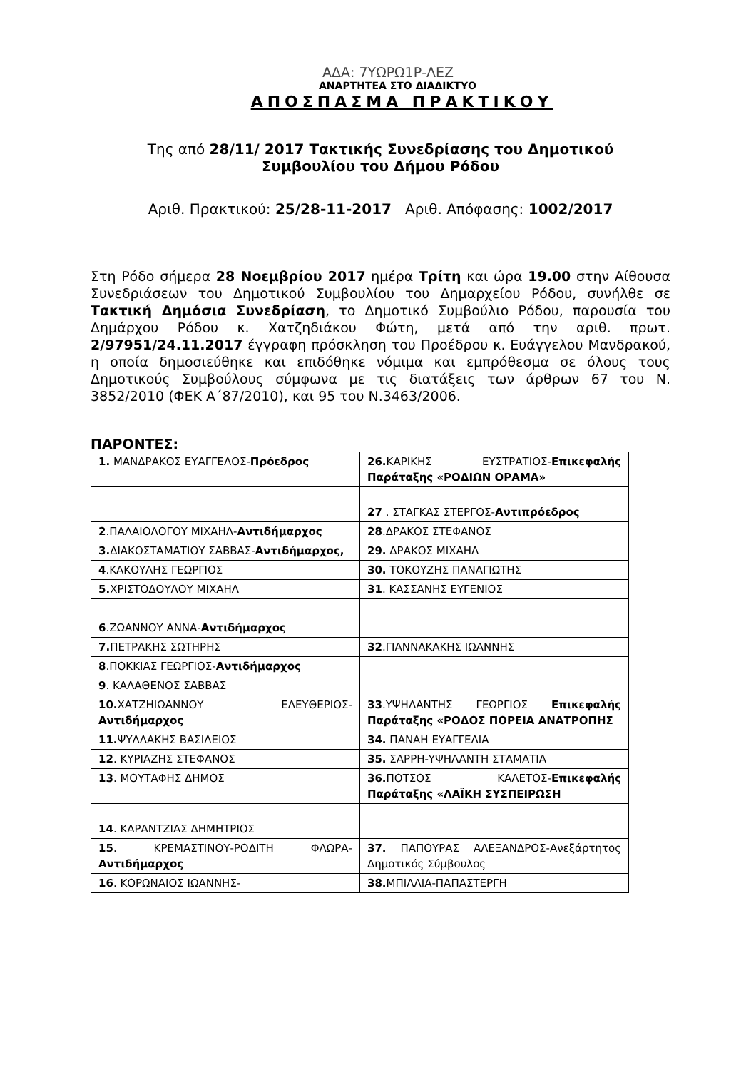ΑΔΑ: 7ΥΩΡΩ1Ρ-ΛΕΖ
ΑΝΑΡΤΗΤΕΑ ΣΤΟ ΔΙΑΔΙΚΤΥΟ
ΑΠΟΣΠΑΣΜΑ ΠΡΑΚΤΙΚΟΥ
Της από 28/11/ 2017 Τακτικής Συνεδρίασης του Δημοτικού
Συμβουλίου του Δήμου Ρόδου
Αριθ. Πρακτικού: 25/28-11-2017 Αριθ. Απόφασης: 1002/2017
Στη Ρόδο σήμερα 28 Νοεμβρίου 2017 ημέρα Τρίτη και ώρα 19.00 στην Αίθουσα Συνεδριάσεων του Δημοτικού Συμβουλίου του Δημαρχείου Ρόδου, συνήλθε σε Τακτική Δημόσια Συνεδρίαση, το Δημοτικό Συμβούλιο Ρόδου, παρουσία του Δημάρχου Ρόδου κ. Χατζηδιάκου Φώτη, μετά από την αριθ. πρωτ. 2/97951/24.11.2017 έγγραφη πρόσκληση του Προέδρου κ. Ευάγγελου Μανδρακού, η οποία δημοσιεύθηκε και επιδόθηκε νόμιμα και εμπρόθεσμα σε όλους τους Δημοτικούς Συμβούλους σύμφωνα με τις διατάξεις των άρθρων 67 του Ν. 3852/2010 (ΦΕΚ Α΄87/2010), και 95 του Ν.3463/2006.
ΠΑΡΟΝΤΕΣ:
| 1. ΜΑΝΔΡΑΚΟΣ ΕΥΑΓΓΕΛΟΣ- Πρόεδρος | 26. ΚΑΡΙΚΗΣ ΕΥΣΤΡΑΤΙΟΣ- Επικεφαλής Παράταξης «ΡΟΔΙΩΝ ΟΡΑΜΑ» |
| | 27 . ΣΤΑΓΚΑΣ ΣΤΕΡΓΟΣ- Αντιπρόεδρος |
| 2 .ΠΑΛΑΙΟΛΟΓΟΥ ΜΙΧΑΗΛ- Αντιδήμαρχος | 28 .ΔΡΑΚΟΣ ΣΤΕΦΑΝΟΣ |
| 3. ΔΙΑΚΟΣΤΑΜΑΤΙΟΥ ΣΑΒΒΑΣ- Αντιδήμαρχος, | 29. ΔΡΑΚΟΣ ΜΙΧΑΗΛ |
| 4 .ΚΑΚΟΥΛΗΣ ΓΕΩΡΓΙΟΣ | 30. ΤΟΚΟΥΖΗΣ ΠΑΝΑΓΙΩΤΗΣ |
| 5. ΧΡΙΣΤΟΔΟΥΛΟΥ ΜΙΧΑΗΛ | 31 . ΚΑΣΣΑΝΗΣ ΕΥΓΕΝΙΟΣ |
| 6 .ΖΩΑΝΝΟΥ ΑΝΝΑ- Αντιδήμαρχος | |
| 7. ΠΕΤΡΑΚΗΣ ΣΩΤΗΡΗΣ | 32 .ΓΙΑΝΝΑΚΑΚΗΣ ΙΩΑΝΝΗΣ |
| 8 .ΠΟΚΚΙΑΣ ΓΕΩΡΓΙΟΣ- Αντιδήμαρχος | |
| 9 . ΚΑΛΑΘΕΝΟΣ ΣΑΒΒΑΣ | |
| 10. ΧΑΤΖΗΙΩΑΝΝΟΥ ΕΛΕΥΘΕΡΙΟΣ- Αντιδήμαρχος | 33 .ΥΨΗΛΑΝΤΗΣ ΓΕΩΡΓΙΟΣ Επικεφαλής Παράταξης «ΡΟΔΟΣ ΠΟΡΕΙΑ ΑΝΑΤΡΟΠΗΣ |
| 11. ΨΥΛΛΑΚΗΣ ΒΑΣΙΛΕΙΟΣ | 34. ΠΑΝΑΗ ΕΥΑΓΓΕΛΙΑ |
| 12 . ΚΥΡΙΑΖΗΣ ΣΤΕΦΑΝΟΣ | 35. ΣΑΡΡΗ-ΥΨΗΛΑΝΤΗ ΣΤΑΜΑΤΙΑ |
| 13 . ΜΟΥΤΑΦΗΣ ΔΗΜΟΣ | 36. ΠΟΤΣΟΣ ΚΑΛΕΤΟΣ- Επικεφαλής Παράταξης «ΛΑΪΚΗ ΣΥΣΠΕΙΡΩΣΗ |
| 14 . ΚΑΡΑΝΤΖΙΑΣ ΔΗΜΗΤΡΙΟΣ | |
| 15 . ΚΡΕΜΑΣΤΙΝΟΥ-ΡΟΔΙΤΗ ΦΛΩΡΑ- Αντιδήμαρχος | 37. ΠΑΠΟΥΡΑΣ ΑΛΕΞΑΝΔΡΟΣ-Ανεξάρτητος Δημοτικός Σύμβουλος |
| 16 . ΚΟΡΩΝΑΙΟΣ ΙΩΑΝΝΗΣ- | 38. ΜΠΙΛΛΙΑ-ΠΑΠΑΣΤΕΡΓΗ |